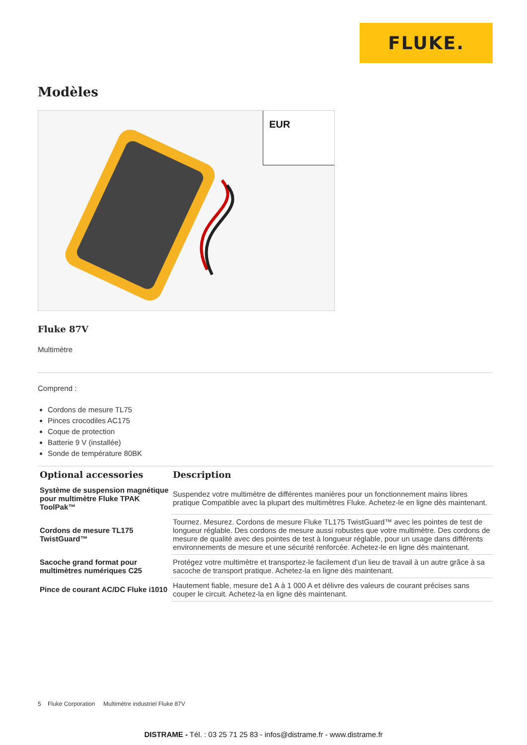FLUKE.
Modèles
EUR
Fluke 87V
Multimètre
Comprend :
Cordons de mesure TL75
Pinces crocodiles AC175
Coque de protection
Batterie 9 V (installée)
Sonde de température 80BK
| Optional accessories | Description |
| --- | --- |
| Système de suspension magnétique pour multimètre Fluke TPAK ToolPak™ | Suspendez votre multimètre de différentes manières pour un fonctionnement mains libres pratique Compatible avec la plupart des multimètres Fluke. Achetez-le en ligne dès maintenant. |
| Cordons de mesure TL175 TwistGuard™ | Tournez. Mesurez. Cordons de mesure Fluke TL175 TwistGuard™ avec les pointes de test de longueur réglable. Des cordons de mesure aussi robustes que votre multimètre. Des cordons de mesure de qualité avec des pointes de test à longueur réglable, pour un usage dans différents environnements de mesure et une sécurité renforcée. Achetez-le en ligne dès maintenant. |
| Sacoche grand format pour multimètres numériques C25 | Protégez votre multimètre et transportez-le facilement d’un lieu de travail à un autre grâce à sa sacoche de transport pratique. Achetez-la en ligne dès maintenant. |
| Pince de courant AC/DC Fluke i1010 | Hautement fiable, mesure de1 A à 1 000 A et délivre des valeurs de courant précises sans couper le circuit. Achetez-la en ligne dès maintenant. |
5 Fluke Corporation Multimètre industriel Fluke 87V
DISTRAME - Tél. : 03 25 71 25 83 - infos@distrame.fr - www.distrame.fr